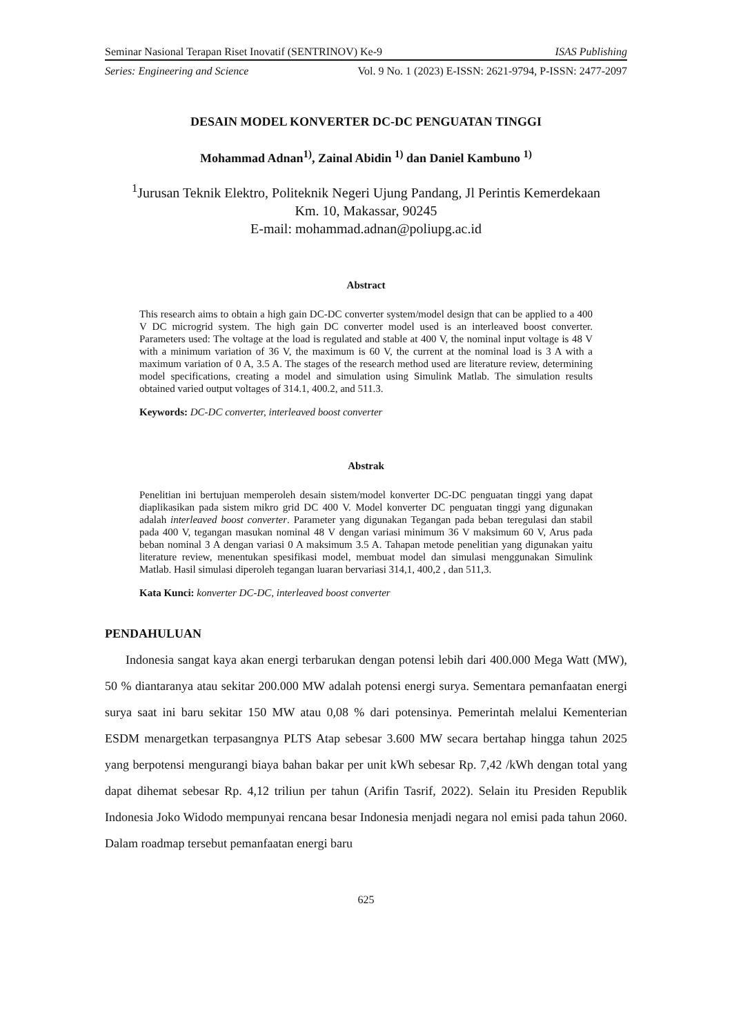Seminar Nasional Terapan Riset Inovatif (SENTRINOV) Ke-9 ISAS Publishing
Series: Engineering and Science Vol. 9 No. 1 (2023) E-ISSN: 2621-9794, P-ISSN: 2477-2097
DESAIN MODEL KONVERTER DC-DC PENGUATAN TINGGI
Mohammad Adnan<sup>1)</sup>, Zainal Abidin <sup>1)</sup> dan Daniel Kambuno <sup>1)</sup>
<sup>1</sup> Jurusan Teknik Elektro, Politeknik Negeri Ujung Pandang, Jl Perintis Kemerdekaan
Km. 10, Makassar, 90245
E-mail: mohammad.adnan@poliupg.ac.id
Abstract
This research aims to obtain a high gain DC-DC converter system/model design that can be applied to a 400 V DC microgrid system. The high gain DC converter model used is an interleaved boost converter. Parameters used: The voltage at the load is regulated and stable at 400 V, the nominal input voltage is 48 V with a minimum variation of 36 V, the maximum is 60 V, the current at the nominal load is 3 A with a maximum variation of 0 A, 3.5 A. The stages of the research method used are literature review, determining model specifications, creating a model and simulation using Simulink Matlab. The simulation results obtained varied output voltages of 314.1, 400.2, and 511.3.
Keywords: DC-DC converter, interleaved boost converter
Abstrak
Penelitian ini bertujuan memperoleh desain sistem/model konverter DC-DC penguatan tinggi yang dapat diaplikasikan pada sistem mikro grid DC 400 V. Model konverter DC penguatan tinggi yang digunakan adalah interleaved boost converter. Parameter yang digunakan Tegangan pada beban teregulasi dan stabil pada 400 V, tegangan masukan nominal 48 V dengan variasi minimum 36 V maksimum 60 V, Arus pada beban nominal 3 A dengan variasi 0 A maksimum 3.5 A. Tahapan metode penelitian yang digunakan yaitu literature review, menentukan spesifikasi model, membuat model dan simulasi menggunakan Simulink Matlab. Hasil simulasi diperoleh tegangan luaran bervariasi 314,1, 400,2 , dan 511,3.
Kata Kunci: konverter DC-DC, interleaved boost converter
PENDAHULUAN
Indonesia sangat kaya akan energi terbarukan dengan potensi lebih dari 400.000 Mega Watt (MW), 50 % diantaranya atau sekitar 200.000 MW adalah potensi energi surya. Sementara pemanfaatan energi surya saat ini baru sekitar 150 MW atau 0,08 % dari potensinya. Pemerintah melalui Kementerian ESDM menargetkan terpasangnya PLTS Atap sebesar 3.600 MW secara bertahap hingga tahun 2025 yang berpotensi mengurangi biaya bahan bakar per unit kWh sebesar Rp. 7,42 /kWh dengan total yang dapat dihemat sebesar Rp. 4,12 triliun per tahun (Arifin Tasrif, 2022). Selain itu Presiden Republik Indonesia Joko Widodo mempunyai rencana besar Indonesia menjadi negara nol emisi pada tahun 2060. Dalam roadmap tersebut pemanfaatan energi baru
625